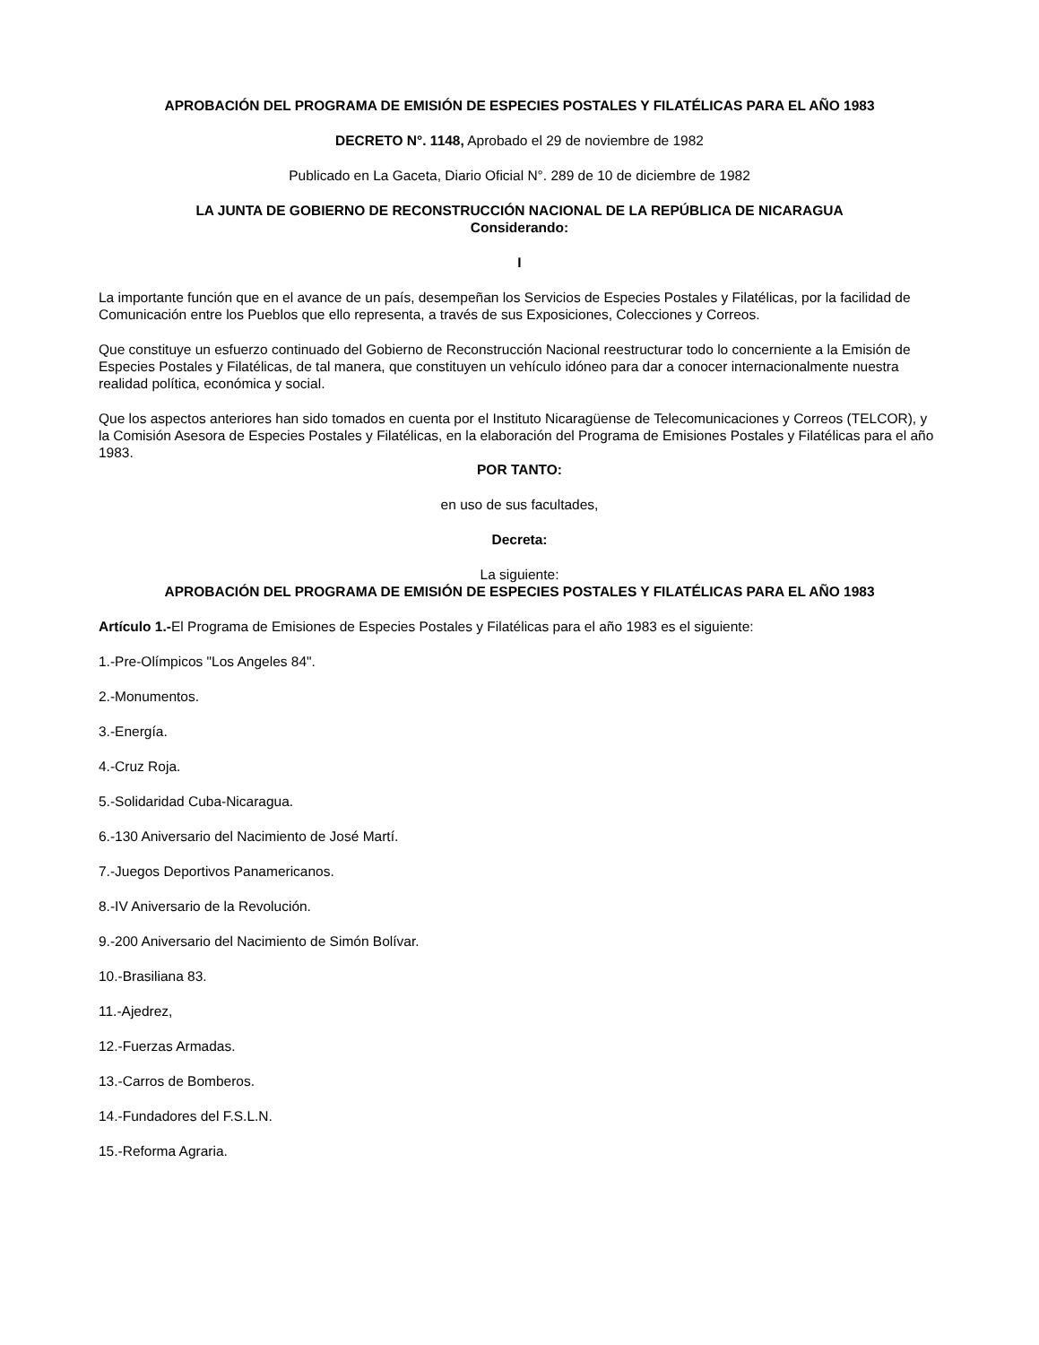APROBACIÓN DEL PROGRAMA DE EMISIÓN DE ESPECIES POSTALES Y FILATÉLICAS PARA EL AÑO 1983
DECRETO N°. 1148, Aprobado el 29 de noviembre de 1982
Publicado en La Gaceta, Diario Oficial N°. 289 de 10 de diciembre de 1982
LA JUNTA DE GOBIERNO DE RECONSTRUCCIÓN NACIONAL DE LA REPÚBLICA DE NICARAGUA
Considerando:
I
La importante función que en el avance de un país, desempeñan los Servicios de Especies Postales y Filatélicas, por la facilidad de Comunicación entre los Pueblos que ello representa, a través de sus Exposiciones, Colecciones y Correos.
Que constituye un esfuerzo continuado del Gobierno de Reconstrucción Nacional reestructurar todo lo concerniente a la Emisión de Especies Postales y Filatélicas, de tal manera, que constituyen un vehículo idóneo para dar a conocer internacionalmente nuestra realidad política, económica y social.
Que los aspectos anteriores han sido tomados en cuenta por el Instituto Nicaragüense de Telecomunicaciones y Correos (TELCOR), y la Comisión Asesora de Especies Postales y Filatélicas, en la elaboración del Programa de Emisiones Postales y Filatélicas para el año 1983.
POR TANTO:
en uso de sus facultades,
Decreta:
La siguiente:
APROBACIÓN DEL PROGRAMA DE EMISIÓN DE ESPECIES POSTALES Y FILATÉLICAS PARA EL AÑO 1983
Artículo 1.-El Programa de Emisiones de Especies Postales y Filatélicas para el año 1983 es el siguiente:
1.-Pre-Olímpicos "Los Angeles 84".
2.-Monumentos.
3.-Energía.
4.-Cruz Roja.
5.-Solidaridad Cuba-Nicaragua.
6.-130 Aniversario del Nacimiento de José Martí.
7.-Juegos Deportivos Panamericanos.
8.-IV Aniversario de la Revolución.
9.-200 Aniversario del Nacimiento de Simón Bolívar.
10.-Brasiliana 83.
11.-Ajedrez,
12.-Fuerzas Armadas.
13.-Carros de Bomberos.
14.-Fundadores del F.S.L.N.
15.-Reforma Agraria.